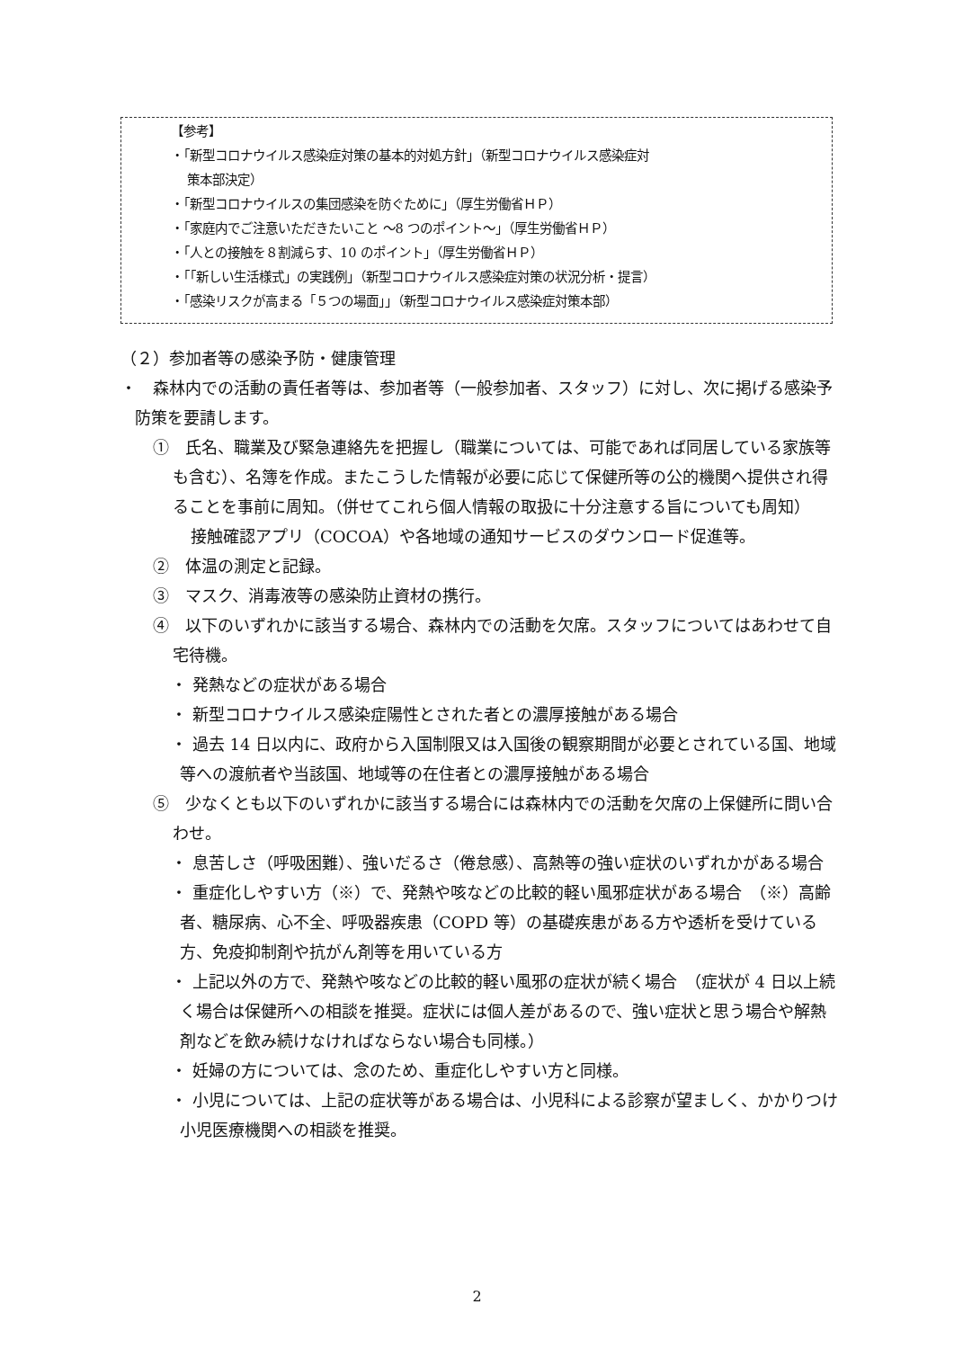【参考】
・「新型コロナウイルス感染症対策の基本的対処方針」（新型コロナウイルス感染症対
策本部決定）
・「新型コロナウイルスの集団感染を防ぐために」（厚生労働省ＨＰ）
・「家庭内でご注意いただきたいこと ～8 つのポイント～」（厚生労働省ＨＰ）
・「人との接触を８割減らす、10 のポイント」（厚生労働省ＨＰ）
・「「新しい生活様式」の実践例」（新型コロナウイルス感染症対策の状況分析・提言）
・「感染リスクが高まる「５つの場面」」（新型コロナウイルス感染症対策本部）
（２）参加者等の感染予防・健康管理
・　森林内での活動の責任者等は、参加者等（一般参加者、スタッフ）に対し、次に掲げる感染予防策を要請します。
①　氏名、職業及び緊急連絡先を把握し（職業については、可能であれば同居している家族等も含む）、名簿を作成。またこうした情報が必要に応じて保健所等の公的機関へ提供され得ることを事前に周知。（併せてこれら個人情報の取扱に十分注意する旨についても周知）
接触確認アプリ（COCOA）や各地域の通知サービスのダウンロード促進等。
②　体温の測定と記録。
③　マスク、消毒液等の感染防止資材の携行。
④　以下のいずれかに該当する場合、森林内での活動を欠席。スタッフについてはあわせて自宅待機。
・ 発熱などの症状がある場合
・ 新型コロナウイルス感染症陽性とされた者との濃厚接触がある場合
・ 過去 14 日以内に、政府から入国制限又は入国後の観察期間が必要とされている国、地域等への渡航者や当該国、地域等の在住者との濃厚接触がある場合
⑤　少なくとも以下のいずれかに該当する場合には森林内での活動を欠席の上保健所に問い合わせ。
・ 息苦しさ（呼吸困難）、強いだるさ（倦怠感）、高熱等の強い症状のいずれかがある場合
・ 重症化しやすい方（※）で、発熱や咳などの比較的軽い風邪症状がある場合　（※）高齢者、糖尿病、心不全、呼吸器疾患（COPD 等）の基礎疾患がある方や透析を受けている方、免疫抑制剤や抗がん剤等を用いている方
・ 上記以外の方で、発熱や咳などの比較的軽い風邪の症状が続く場合　（症状が 4 日以上続く場合は保健所への相談を推奨。症状には個人差があるので、強い症状と思う場合や解熱剤などを飲み続けなければならない場合も同様。）
・ 妊婦の方については、念のため、重症化しやすい方と同様。
・ 小児については、上記の症状等がある場合は、小児科による診察が望ましく、かかりつけ小児医療機関への相談を推奨。
2